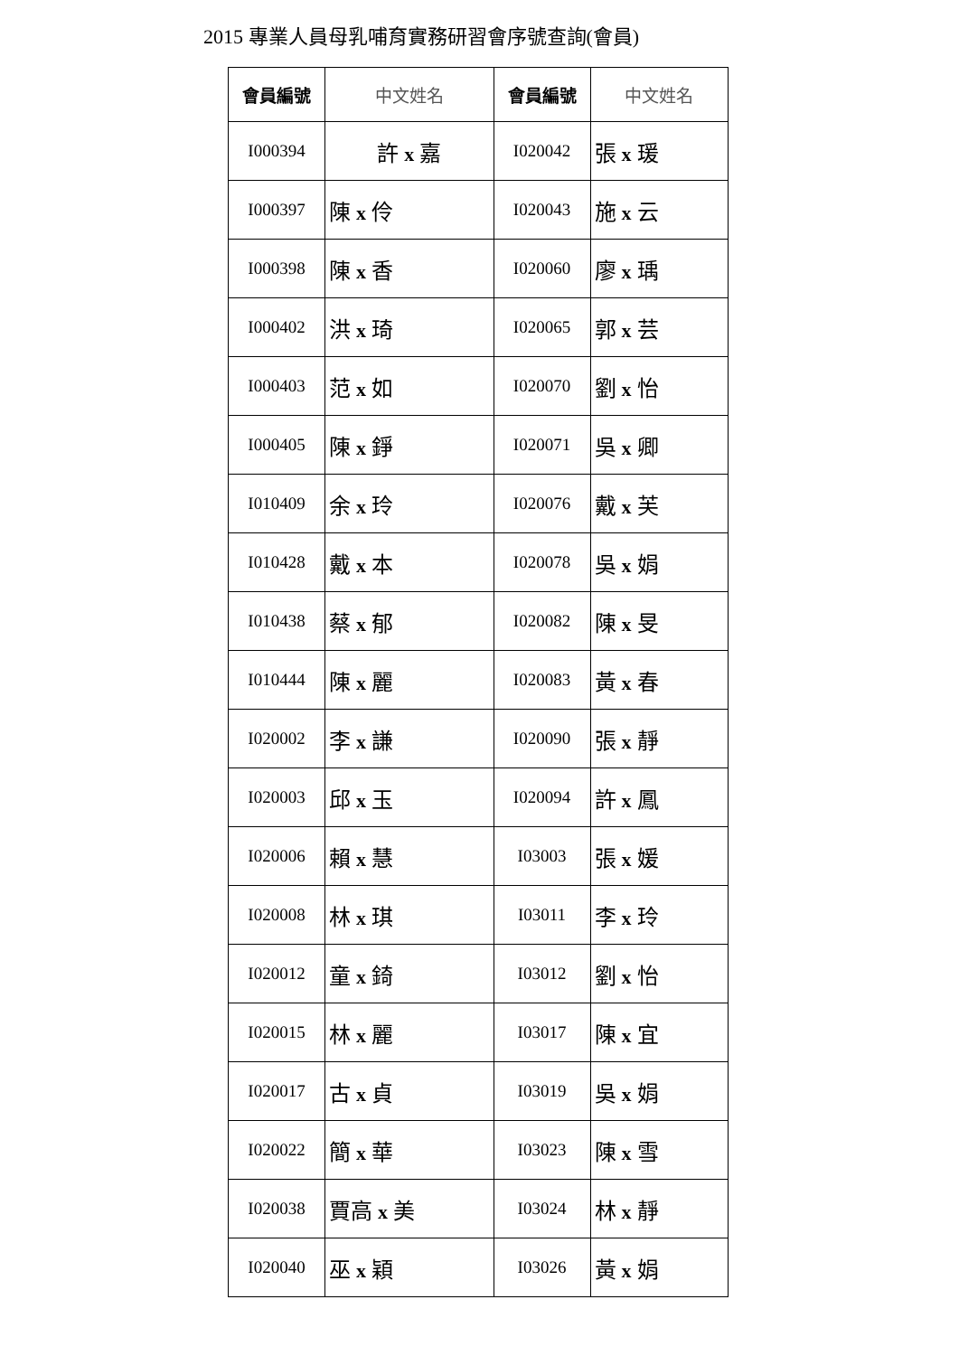2015 專業人員母乳哺育實務研習會序號查詢(會員)
| 會員編號 | 中文姓名 | 會員編號 | 中文姓名 |
| --- | --- | --- | --- |
| I000394 | 許 x 嘉 | I020042 | 張 x 瑗 |
| I000397 | 陳 x 伶 | I020043 | 施 x 云 |
| I000398 | 陳 x 香 | I020060 | 廖 x 瑀 |
| I000402 | 洪 x 琦 | I020065 | 郭 x 芸 |
| I000403 | 范 x 如 | I020070 | 劉 x 怡 |
| I000405 | 陳 x 錚 | I020071 | 吳 x 卿 |
| I010409 | 余 x 玲 | I020076 | 戴 x 芙 |
| I010428 | 戴 x 本 | I020078 | 吳 x 娟 |
| I010438 | 蔡 x 郁 | I020082 | 陳 x 旻 |
| I010444 | 陳 x 麗 | I020083 | 黃 x 春 |
| I020002 | 李 x 謙 | I020090 | 張 x 靜 |
| I020003 | 邱 x 玉 | I020094 | 許 x 鳳 |
| I020006 | 賴 x 慧 | I03003 | 張 x 媛 |
| I020008 | 林 x 琪 | I03011 | 李 x 玲 |
| I020012 | 童 x 錡 | I03012 | 劉 x 怡 |
| I020015 | 林 x 麗 | I03017 | 陳 x 宜 |
| I020017 | 古 x 貞 | I03019 | 吳 x 娟 |
| I020022 | 簡 x 華 | I03023 | 陳 x 雪 |
| I020038 | 賈高 x 美 | I03024 | 林 x 靜 |
| I020040 | 巫 x 穎 | I03026 | 黃 x 娟 |